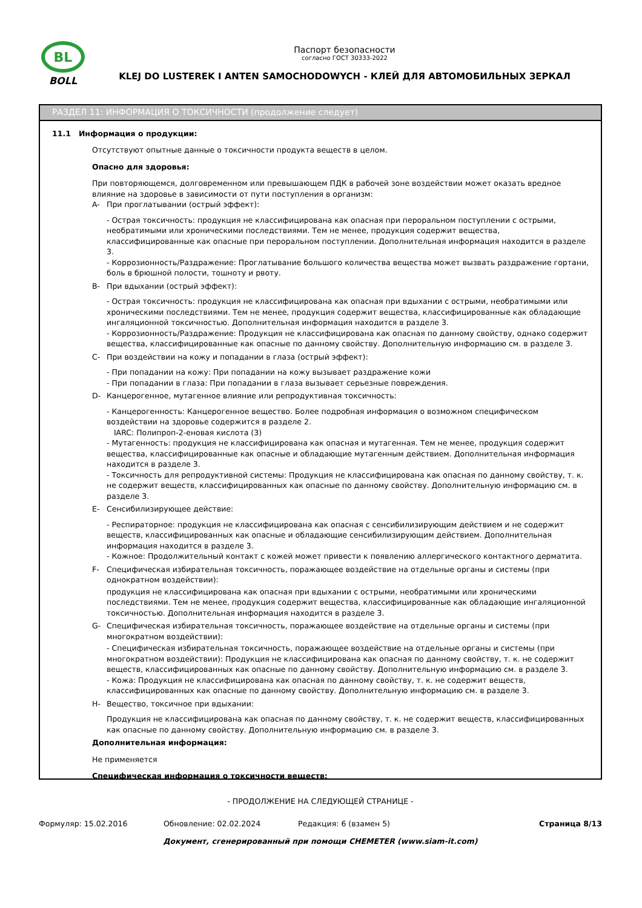BL
BOLL
Паспорт безопасности
согласно ГОСТ 30333-2022
KLEJ DO LUSTEREK I ANTEN SAMOCHODOWYCH - КЛЕЙ ДЛЯ АВТОМОБИЛЬНЫХ ЗЕРКАЛ
РАЗДЕЛ 11: ИНФОРМАЦИЯ О ТОКСИЧНОСТИ (продолжение следует)
11.1 Информация о продукции:
Отсутствуют опытные данные о токсичности продукта веществ в целом.
Опасно для здоровья:
При повторяющемся, долговременном или превышающем ПДК в рабочей зоне воздействии может оказать вредное влияние на здоровье в зависимости от пути поступления в организм:
A- При проглатывании (острый эффект):
- Острая токсичность: продукция не классифицирована как опасная при пероральном поступлении с острыми, необратимыми или хроническими последствиями. Тем не менее, продукция содержит вещества, классифицированные как опасные при пероральном поступлении. Дополнительная информация находится в разделе 3.
- Коррозионность/Раздражение: Проглатывание большого количества вещества может вызвать раздражение гортани, боль в брюшной полости, тошноту и рвоту.
B- При вдыхании (острый эффект):
- Острая токсичность: продукция не классифицирована как опасная при вдыхании с острыми, необратимыми или хроническими последствиями. Тем не менее, продукция содержит вещества, классифицированные как обладающие ингаляционной токсичностью. Дополнительная информация находится в разделе 3.
- Коррозионность/Раздражение: Продукция не классифицирована как опасная по данному свойству, однако содержит вещества, классифицированные как опасные по данному свойству. Дополнительную информацию см. в разделе 3.
C- При воздействии на кожу и попадании в глаза (острый эффект):
- При попадании на кожу: При попадании на кожу вызывает раздражение кожи
- При попадании в глаза: При попадании в глаза вызывает серьезные повреждения.
D- Канцерогенное, мутагенное влияние или репродуктивная токсичность:
- Канцерогенность: Канцерогенное вещество. Более подробная информация о возможном специфическом воздействии на здоровье содержится в разделе 2.
IARC: Полипроп-2-еновая кислота (3)
- Мутагенность: продукция не классифицирована как опасная и мутагенная. Тем не менее, продукция содержит вещества, классифицированные как опасные и обладающие мутагенным действием. Дополнительная информация находится в разделе 3.
- Токсичность для репродуктивной системы: Продукция не классифицирована как опасная по данному свойству, т. к. не содержит веществ, классифицированных как опасные по данному свойству. Дополнительную информацию см. в разделе 3.
E- Сенсибилизирующее действие:
- Респираторное: продукция не классифицирована как опасная с сенсибилизирующим действием и не содержит веществ, классифицированных как опасные и обладающие сенсибилизирующим действием. Дополнительная информация находится в разделе 3.
- Кожное: Продолжительный контакт с кожей может привести к появлению аллергического контактного дерматита.
F- Специфическая избирательная токсичность, поражающее воздействие на отдельные органы и системы (при однократном воздействии):
продукция не классифицирована как опасная при вдыхании с острыми, необратимыми или хроническими последствиями. Тем не менее, продукция содержит вещества, классифицированные как обладающие ингаляционной токсичностью. Дополнительная информация находится в разделе 3.
G- Специфическая избирательная токсичность, поражающее воздействие на отдельные органы и системы (при многократном воздействии):
- Специфическая избирательная токсичность, поражающее воздействие на отдельные органы и системы (при многократном воздействии): Продукция не классифицирована как опасная по данному свойству, т. к. не содержит веществ, классифицированных как опасные по данному свойству. Дополнительную информацию см. в разделе 3.
- Кожа: Продукция не классифицирована как опасная по данному свойству, т. к. не содержит веществ, классифицированных как опасные по данному свойству. Дополнительную информацию см. в разделе 3.
H- Вещество, токсичное при вдыхании:
Продукция не классифицирована как опасная по данному свойству, т. к. не содержит веществ, классифицированных как опасные по данному свойству. Дополнительную информацию см. в разделе 3.
Дополнительная информация:
Не применяется
Специфическая информация о токсичности веществ:
- ПРОДОЛЖЕНИЕ НА СЛЕДУЮЩЕЙ СТРАНИЦЕ -
Формуляр: 15.02.2016 Обновление: 02.02.2024 Редакция: 6 (взамен 5) Страница 8/13
Документ, сгенерированный при помощи CHEMETER (www.siam-it.com)